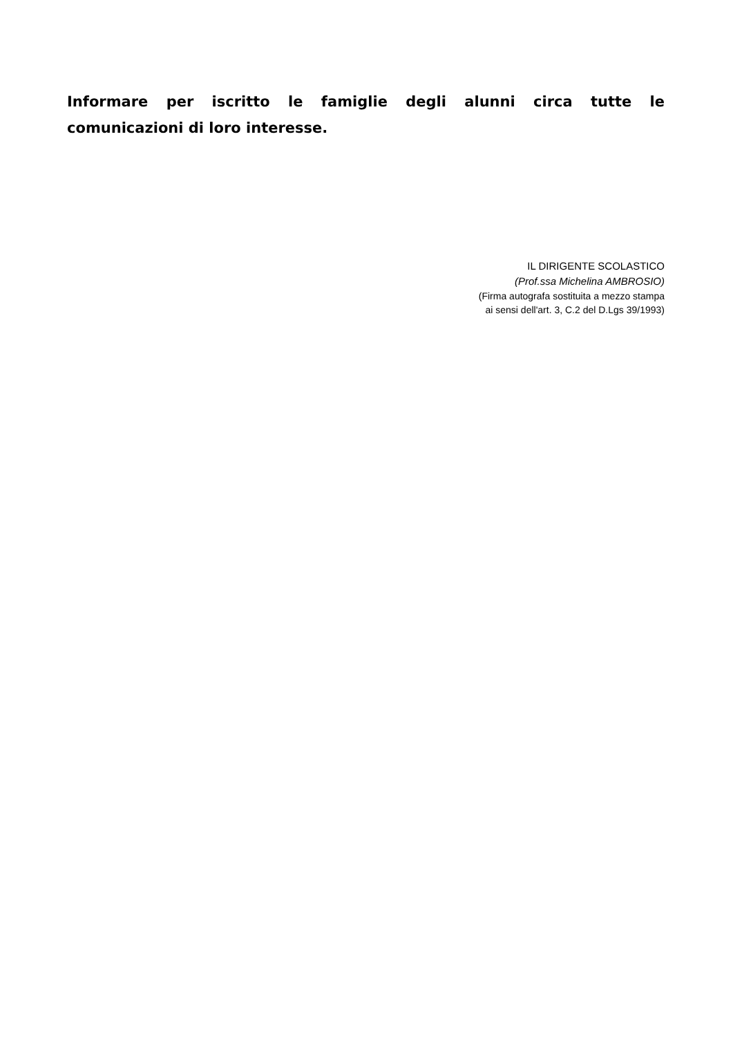Informare per iscritto le famiglie degli alunni circa tutte le comunicazioni di loro interesse.
IL DIRIGENTE SCOLASTICO
(Prof.ssa Michelina AMBROSIO)
(Firma autografa sostituita a mezzo stampa
ai sensi dell'art. 3, C.2 del D.Lgs 39/1993)